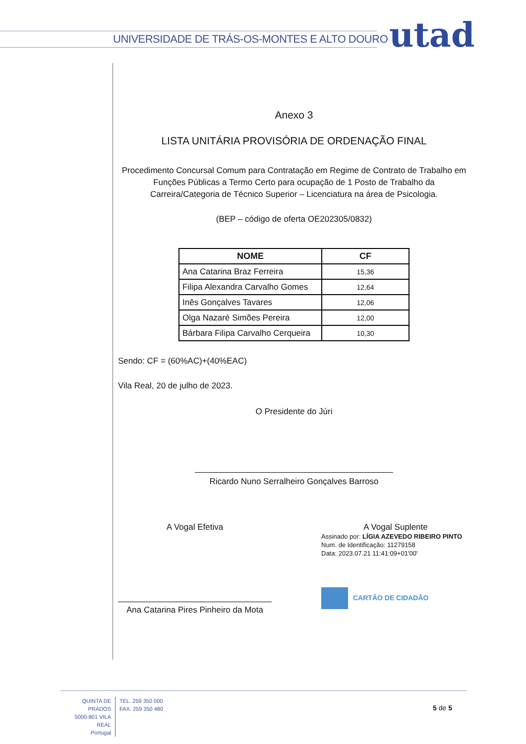UNIVERSIDADE DE TRÁS-OS-MONTES E ALTO DOURO
utad
Anexo 3
LISTA UNITÁRIA PROVISÓRIA DE ORDENAÇÃO FINAL
Procedimento Concursal Comum para Contratação em Regime de Contrato de Trabalho em Funções Públicas a Termo Certo para ocupação de 1 Posto de Trabalho da Carreira/Categoria de Técnico Superior – Licenciatura na área de Psicologia.
(BEP – código de oferta OE202305/0832)
| NOME | CF |
| --- | --- |
| Ana Catarina Braz Ferreira | 15,36 |
| Filipa Alexandra Carvalho Gomes | 12,64 |
| Inês Gonçalves Tavares | 12,06 |
| Olga Nazaré Simões Pereira | 12,00 |
| Bárbara Filipa Carvalho Cerqueira | 10,30 |
Sendo: CF = (60%AC)+(40%EAC)
Vila Real, 20 de julho de 2023.
O Presidente do Júri
Ricardo Nuno Serralheiro Gonçalves Barroso
A Vogal Efetiva
Ana Catarina Pires Pinheiro da Mota
A Vogal Suplente
Assinado por: LÍGIA AZEVEDO RIBEIRO PINTO
Num. de Identificação: 11279158
Data: 2023.07.21 11:41:09+01'00'
CARTÃO DE CIDADÃO
QUINTA DE PRADOS
5000-801 VILA REAL
Portugal
TEL. 259 350 000
FAX. 259 350 480
5 de 5